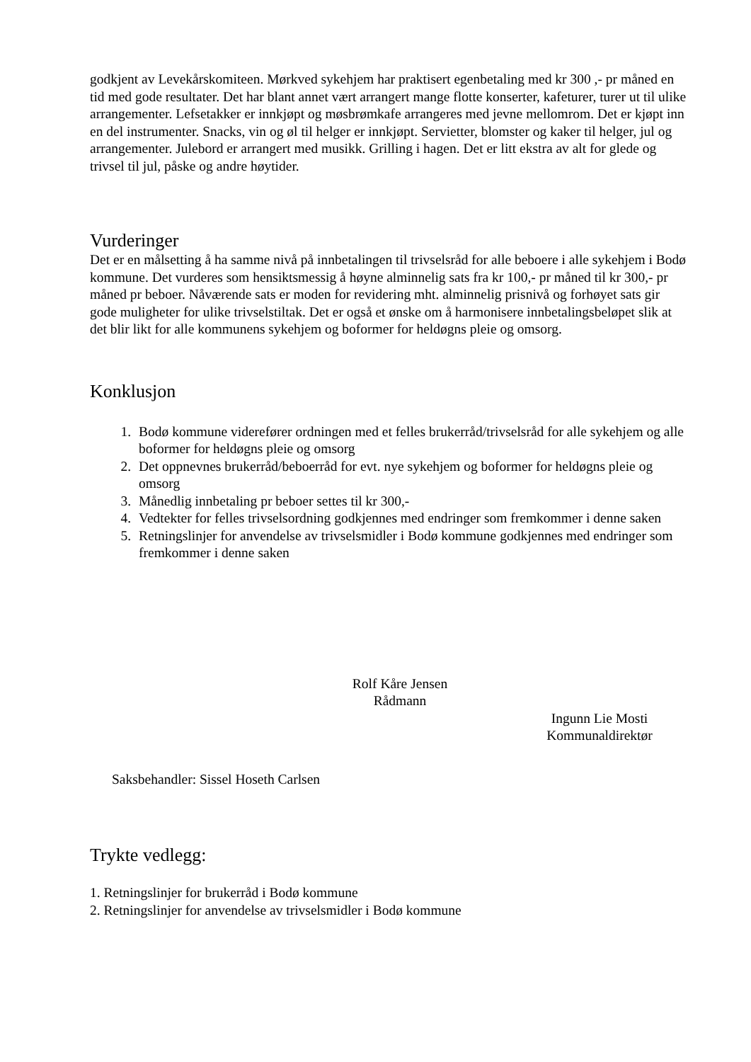godkjent av Levekårskomiteen. Mørkved sykehjem har praktisert egenbetaling med kr 300 ,- pr måned en tid med gode resultater. Det har blant annet vært arrangert mange flotte konserter, kafeturer, turer ut til ulike arrangementer. Lefsetakker er innkjøpt og møsbrømkafe arrangeres med jevne mellomrom. Det er kjøpt inn en del instrumenter. Snacks, vin og øl til helger er innkjøpt. Servietter, blomster og kaker til helger, jul og arrangementer. Julebord er arrangert med musikk. Grilling i hagen. Det er litt ekstra av alt for glede og trivsel til jul, påske og andre høytider.
Vurderinger
Det er en målsetting å ha samme nivå på innbetalingen til trivselsråd for alle beboere i alle sykehjem i Bodø kommune. Det vurderes som hensiktsmessig å høyne alminnelig sats fra kr 100,- pr måned til kr 300,- pr måned pr beboer. Nåværende sats er moden for revidering mht. alminnelig prisnivå og forhøyet sats gir gode muligheter for ulike trivselstiltak. Det er også et ønske om å harmonisere innbetalingsbeløpet slik at det blir likt for alle kommunens sykehjem og boformer for heldøgns pleie og omsorg.
Konklusjon
1. Bodø kommune viderefører ordningen med et felles brukerråd/trivselsråd for alle sykehjem og alle boformer for heldøgns pleie og omsorg
2. Det oppnevnes brukerråd/beboerråd for evt. nye sykehjem og boformer for heldøgns pleie og omsorg
3. Månedlig innbetaling pr beboer settes til kr 300,-
4. Vedtekter for felles trivselsordning godkjennes med endringer som fremkommer i denne saken
5. Retningslinjer for anvendelse av trivselsmidler i Bodø kommune godkjennes med endringer som fremkommer i denne saken
Rolf Kåre Jensen
Rådmann
Ingunn Lie Mosti
Kommunaldirektør
Saksbehandler: Sissel Hoseth Carlsen
Trykte vedlegg:
1. Retningslinjer for brukerråd i Bodø kommune
2. Retningslinjer for anvendelse av trivselsmidler i Bodø kommune